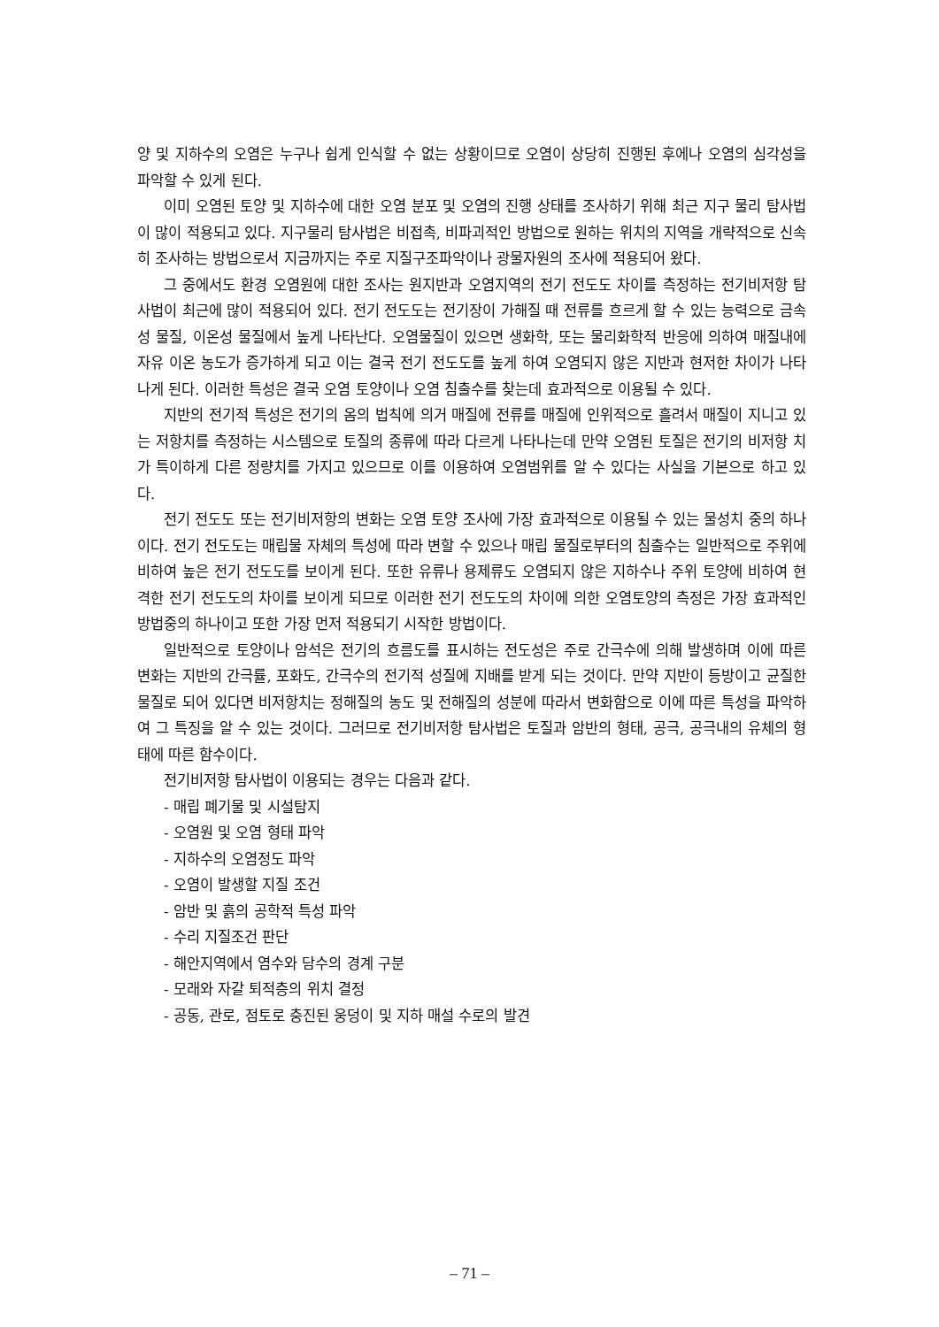양 및 지하수의 오염은 누구나 쉽게 인식할 수 없는 상황이므로 오염이 상당히 진행된 후에나 오염의 심각성을 파악할 수 있게 된다.
이미 오염된 토양 및 지하수에 대한 오염 분포 및 오염의 진행 상태를 조사하기 위해 최근 지구 물리 탐사법이 많이 적용되고 있다. 지구물리 탐사법은 비접촉, 비파괴적인 방법으로 원하는 위치의 지역을 개략적으로 신속히 조사하는 방법으로서 지금까지는 주로 지질구조파악이나 광물자원의 조사에 적용되어 왔다.
그 중에서도 환경 오염원에 대한 조사는 원지반과 오염지역의 전기 전도도 차이를 측정하는 전기비저항 탐사법이 최근에 많이 적용되어 있다. 전기 전도도는 전기장이 가해질 때 전류를 흐르게 할 수 있는 능력으로 금속성 물질, 이온성 물질에서 높게 나타난다. 오염물질이 있으면 생화학, 또는 물리화학적 반응에 의하여 매질내에 자유 이온 농도가 증가하게 되고 이는 결국 전기 전도도를 높게 하여 오염되지 않은 지반과 현저한 차이가 나타나게 된다. 이러한 특성은 결국 오염 토양이나 오염 침출수를 찾는데 효과적으로 이용될 수 있다.
지반의 전기적 특성은 전기의 옴의 법칙에 의거 매질에 전류를 매질에 인위적으로 흘려서 매질이 지니고 있는 저항치를 측정하는 시스템으로 토질의 종류에 따라 다르게 나타나는데 만약 오염된 토질은 전기의 비저항 치가 특이하게 다른 정량치를 가지고 있으므로 이를 이용하여 오염범위를 알 수 있다는 사실을 기본으로 하고 있다.
전기 전도도 또는 전기비저항의 변화는 오염 토양 조사에 가장 효과적으로 이용될 수 있는 물성치 중의 하나이다. 전기 전도도는 매립물 자체의 특성에 따라 변할 수 있으나 매립 물질로부터의 침출수는 일반적으로 주위에 비하여 높은 전기 전도도를 보이게 된다. 또한 유류나 용제류도 오염되지 않은 지하수나 주위 토양에 비하여 현격한 전기 전도도의 차이를 보이게 되므로 이러한 전기 전도도의 차이에 의한 오염토양의 측정은 가장 효과적인 방법중의 하나이고 또한 가장 먼저 적용되기 시작한 방법이다.
일반적으로 토양이나 암석은 전기의 흐름도를 표시하는 전도성은 주로 간극수에 의해 발생하며 이에 따른 변화는 지반의 간극률, 포화도, 간극수의 전기적 성질에 지배를 받게 되는 것이다. 만약 지반이 등방이고 균질한 물질로 되어 있다면 비저항치는 정해질의 농도 및 전해질의 성분에 따라서 변화함으로 이에 따른 특성을 파악하여 그 특징을 알 수 있는 것이다. 그러므로 전기비저항 탐사법은 토질과 암반의 형태, 공극, 공극내의 유체의 형태에 따른 함수이다.
전기비저항 탐사법이 이용되는 경우는 다음과 같다.
- 매립 폐기물 및 시설탐지
- 오염원 및 오염 형태 파악
- 지하수의 오염정도 파악
- 오염이 발생할 지질 조건
- 암반 및 흙의 공학적 특성 파악
- 수리 지질조건 판단
- 해안지역에서 염수와 담수의 경계 구분
- 모래와 자갈 퇴적층의 위치 결정
- 공동, 관로, 점토로 충진된 웅덩이 및 지하 매설 수로의 발견
– 71 –